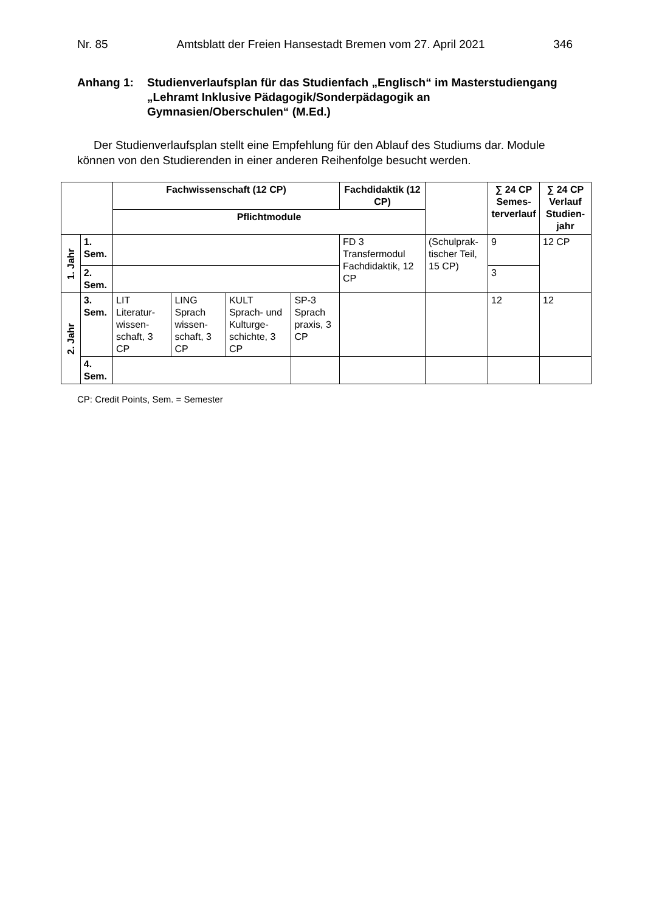Nr. 85 Amtsblatt der Freien Hansestadt Bremen vom 27. April 2021 346
Anhang 1: Studienverlaufsplan für das Studienfach „Englisch“ im Master­studiengang „Lehramt Inklusive Pädagogik/Sonderpädagogik an Gymnasien/Oberschulen“ (M.Ed.)
Der Studienverlaufsplan stellt eine Empfehlung für den Ablauf des Studiums dar. Module können von den Studierenden in einer anderen Reihenfolge besucht werden.
| | | Fachwissenschaft (12 CP) | | | | Fachdidaktik (12 CP) | | ∑ 24 CP Semes­terver­lauf | ∑ 24 CP Verlauf Studien­jahr |
| --- | --- | --- | --- | --- | --- | --- | --- | --- | --- |
| | | Pflichtmodule | | | | | | | |
| 1. Jahr | 1. Sem. | | | | | FD 3 Transfermodul Fachdidaktik, 12 CP | (Schulprak­tischer Teil, 15 CP) | 9 | 12 CP |
| | 2. Sem. | | | | | | | 3 | |
| 2. Jahr | 3. Sem. | LIT Literatur­wissen­schaft, 3 CP | LING Sprach wissen­schaft, 3 CP | KULT Sprach- und Kulturge­schichte, 3 CP | SP-3 Sprach praxis, 3 CP | | | 12 | 12 |
| | 4. Sem. | | | | | | | | |
CP: Credit Points, Sem. = Semester